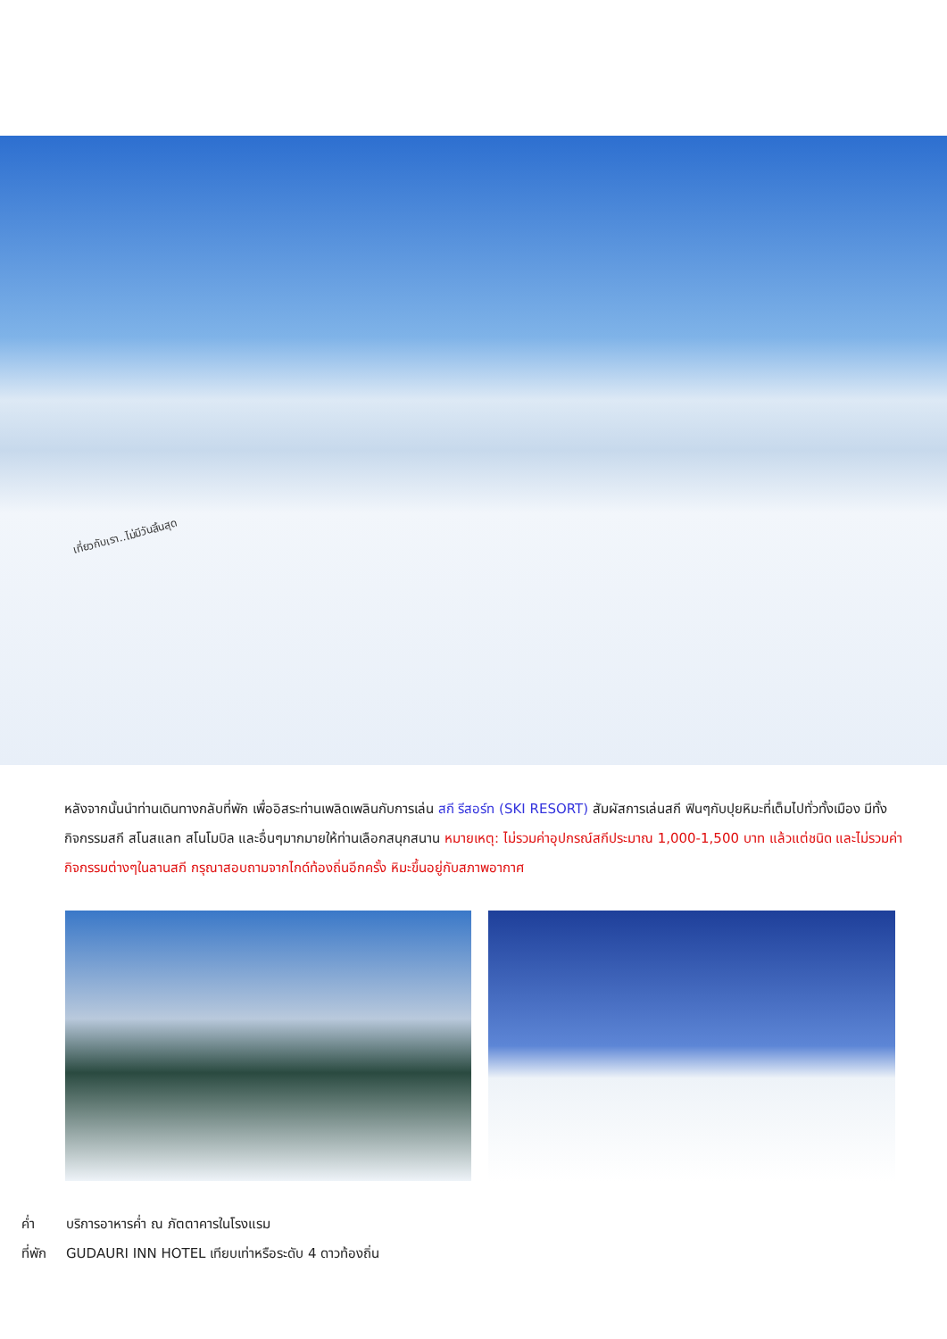เที่ยวกับเรา..ไม่มีวันสิ้นสุด
หลังจากนั้นนำท่านเดินทางกลับที่พัก เพื่ออิสระท่านเพลิดเพลินกับการเล่น สกี รีสอร์ท (SKI RESORT) สัมผัสการเล่นสกี ฟินๆกับปุยหิมะที่เต็มไปทั่วทั้งเมือง มีทั้งกิจกรรมสกี สโนสแลท สโนโมบิล และอื่นๆมากมายให้ท่านเลือกสนุกสนาน หมายเหตุ: ไม่รวมค่าอุปกรณ์สกีประมาณ 1,000-1,500 บาท แล้วแต่ชนิด และไม่รวมค่ากิจกรรมต่างๆในลานสกี กรุณาสอบถามจากไกด์ท้องถิ่นอีกครั้ง หิมะขึ้นอยู่กับสภาพอากาศ
ค่ำ บริการอาหารค่ำ ณ ภัตตาคารในโรงแรม
ที่พัก GUDAURI INN HOTEL เทียบเท่าหรือระดับ 4 ดาวท้องถิ่น